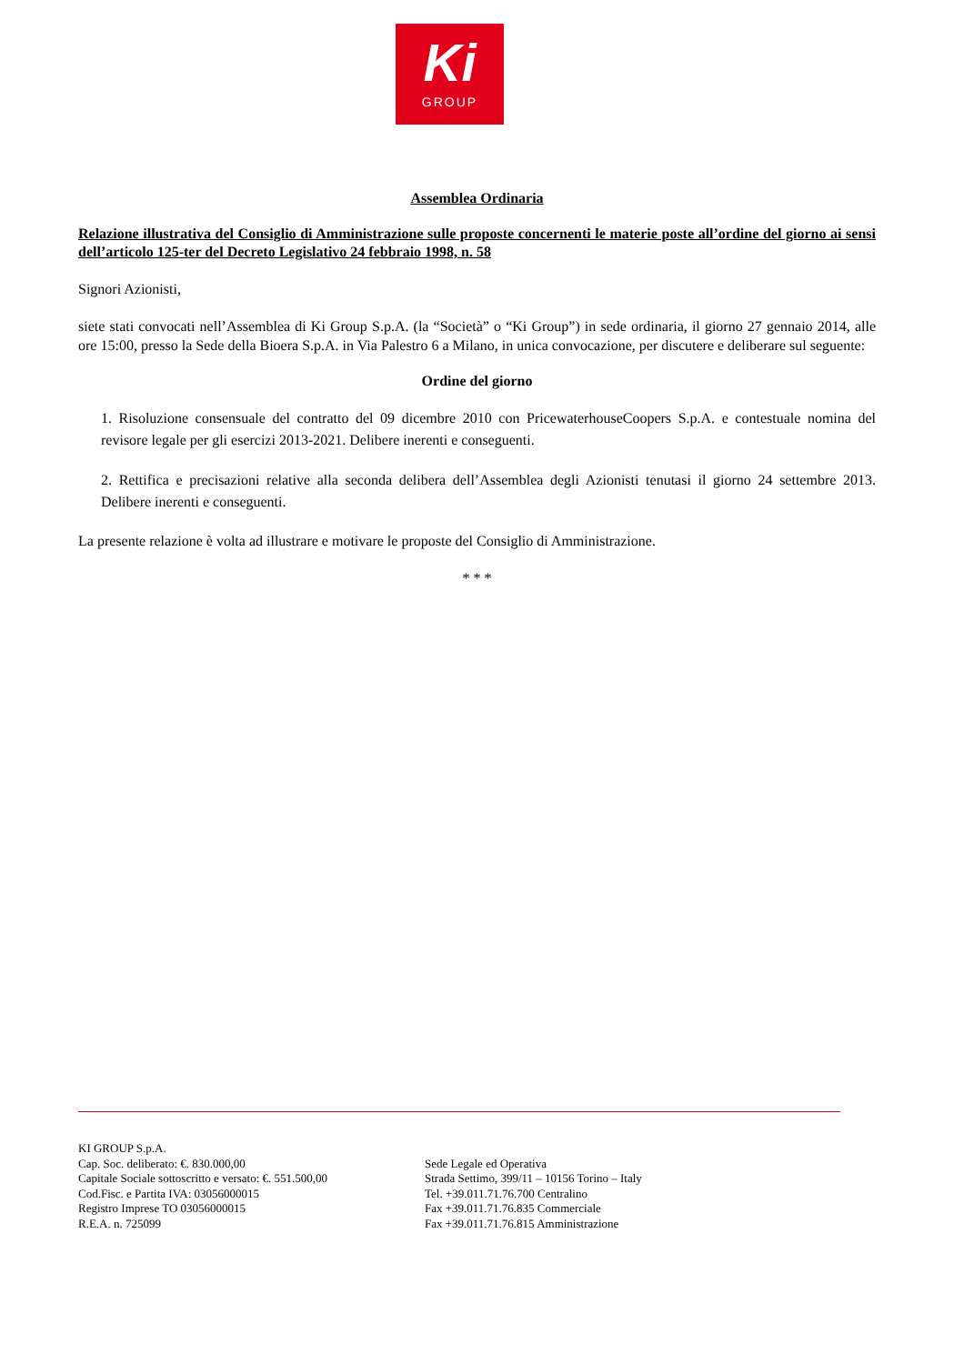Ki
GROUP
Assemblea Ordinaria
Relazione illustrativa del Consiglio di Amministrazione sulle proposte concernenti le materie poste all’ordine del giorno ai sensi dell’articolo 125-ter del Decreto Legislativo 24 febbraio 1998, n. 58
Signori Azionisti,
siete stati convocati nell’Assemblea di Ki Group S.p.A. (la “Società” o “Ki Group”) in sede ordinaria, il giorno 27 gennaio 2014, alle ore 15:00, presso la Sede della Bioera S.p.A. in Via Palestro 6 a Milano, in unica convocazione, per discutere e deliberare sul seguente:
Ordine del giorno
1. Risoluzione consensuale del contratto del 09 dicembre 2010 con PricewaterhouseCoopers S.p.A. e contestuale nomina del revisore legale per gli esercizi 2013-2021. Delibere inerenti e conseguenti.
2. Rettifica e precisazioni relative alla seconda delibera dell’Assemblea degli Azionisti tenutasi il giorno 24 settembre 2013. Delibere inerenti e conseguenti.
La presente relazione è volta ad illustrare e motivare le proposte del Consiglio di Amministrazione.
* * *
KI GROUP S.p.A.
Cap. Soc. deliberato: €. 830.000,00
Capitale Sociale sottoscritto e versato: €. 551.500,00
Cod.Fisc. e Partita IVA: 03056000015
Registro Imprese TO 03056000015
R.E.A. n. 725099
Sede Legale ed Operativa
Strada Settimo, 399/11 – 10156 Torino – Italy
Tel. +39.011.71.76.700 Centralino
Fax +39.011.71.76.835 Commerciale
Fax +39.011.71.76.815 Amministrazione